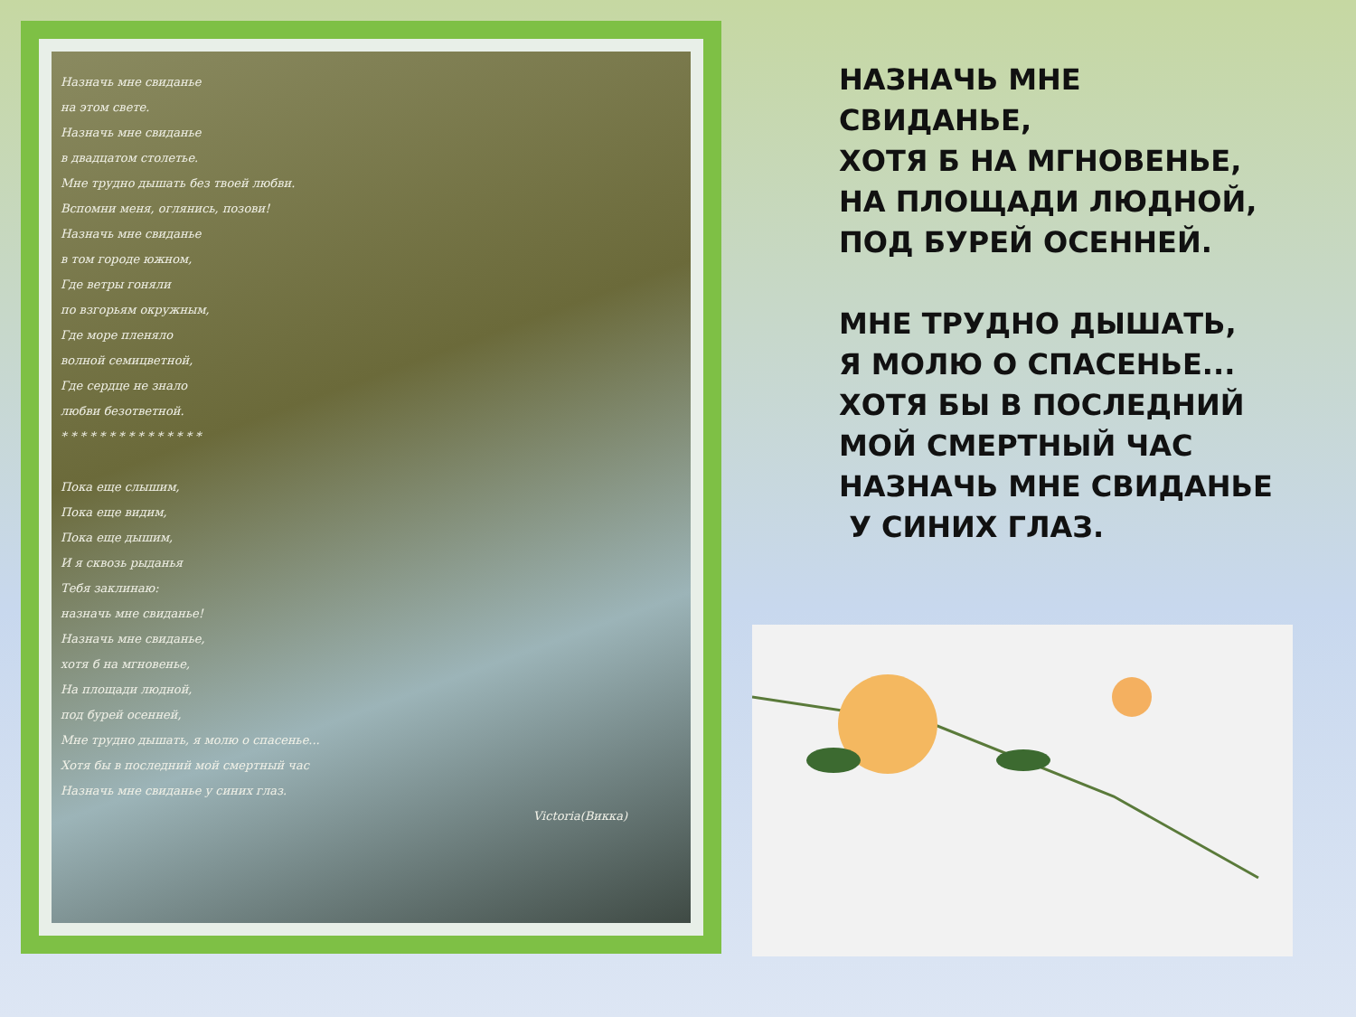Назначь мне свиданье
на этом свете.
Назначь мне свиданье
в двадцатом столетье.
Мне трудно дышать без твоей любви.
Вспомни меня, оглянись, позови!
Назначь мне свиданье
в том городе южном,
Где ветры гоняли
по взгорьям окружным,
Где море пленяло
волной семицветной,
Где сердце не знало
любви безответной.
* * * * * * * * * * * * * * *
Пока еще слышим,
Пока еще видим,
Пока еще дышим,
И я сквозь рыданья
Тебя заклинаю:
назначь мне свиданье!
Назначь мне свиданье,
хотя б на мгновенье,
На площади людной,
под бурей осенней,
Мне трудно дышать, я молю о спасенье...
Хотя бы в последний мой смертный час
Назначь мне свиданье у синих глаз.
Victoria(Викка)
НАЗНАЧЬ МНЕ
СВИДАНЬЕ,
ХОТЯ Б НА МГНОВЕНЬЕ,
НА ПЛОЩАДИ ЛЮДНОЙ,
ПОД БУРЕЙ ОСЕННЕЙ.
МНЕ ТРУДНО ДЫШАТЬ,
Я МОЛЮ О СПАСЕНЬЕ...
ХОТЯ БЫ В ПОСЛЕДНИЙ
МОЙ СМЕРТНЫЙ ЧАС
НАЗНАЧЬ МНЕ СВИДАНЬЕ
У СИНИХ ГЛАЗ.